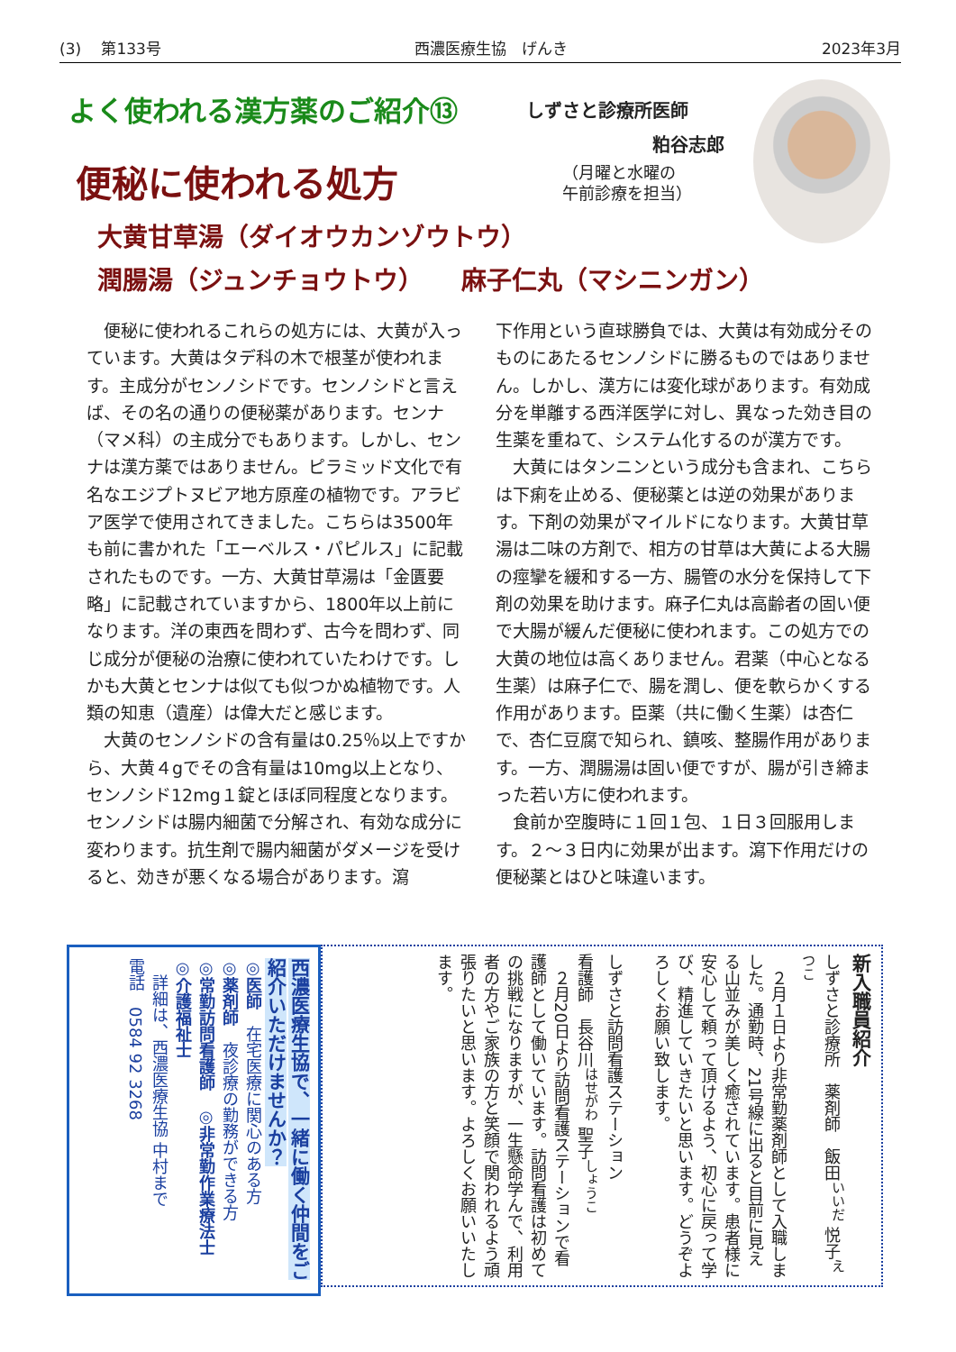(3)　 第133号 西濃医療生協　げんき 2023年3月
よく使われる漢方薬のご紹介⑬
しずさと診療所医師
粕谷志郎
（月曜と水曜の
午前診療を担当）
便秘に使われる処方
大黄甘草湯（ダイオウカンゾウトウ）
潤腸湯（ジュンチョウトウ）　　麻子仁丸（マシニンガン）
　便秘に使われるこれらの処方には、大黄が入っています。大黄はタデ科の木で根茎が使われます。主成分がセンノシドです。センノシドと言えば、その名の通りの便秘薬があります。センナ（マメ科）の主成分でもあります。しかし、センナは漢方薬ではありません。ピラミッド文化で有名なエジプトヌビア地方原産の植物です。アラビア医学で使用されてきました。こちらは3500年も前に書かれた「エーベルス・パピルス」に記載されたものです。一方、大黄甘草湯は「金匱要略」に記載されていますから、1800年以上前になります。洋の東西を問わず、古今を問わず、同じ成分が便秘の治療に使われていたわけです。しかも大黄とセンナは似ても似つかぬ植物です。人類の知恵（遺産）は偉大だと感じます。
　大黄のセンノシドの含有量は0.25％以上ですから、大黄４gでその含有量は10mg以上となり、センノシド12mg１錠とほぼ同程度となります。センノシドは腸内細菌で分解され、有効な成分に変わります。抗生剤で腸内細菌がダメージを受けると、効きが悪くなる場合があります。瀉
下作用という直球勝負では、大黄は有効成分そのものにあたるセンノシドに勝るものではありません。しかし、漢方には変化球があります。有効成分を単離する西洋医学に対し、異なった効き目の生薬を重ねて、システム化するのが漢方です。
　大黄にはタンニンという成分も含まれ、こちらは下痢を止める、便秘薬とは逆の効果があります。下剤の効果がマイルドになります。大黄甘草湯は二味の方剤で、相方の甘草は大黄による大腸の痙攣を緩和する一方、腸管の水分を保持して下剤の効果を助けます。麻子仁丸は高齢者の固い便で大腸が緩んだ便秘に使われます。この処方での大黄の地位は高くありません。君薬（中心となる生薬）は麻子仁で、腸を潤し、便を軟らかくする作用があります。臣薬（共に働く生薬）は杏仁で、杏仁豆腐で知られ、鎮咳、整腸作用があります。一方、潤腸湯は固い便ですが、腸が引き締まった若い方に使われます。
　食前か空腹時に１回１包、１日３回服用します。２～３日内に効果が出ます。瀉下作用だけの便秘薬とはひと味違います。
西濃医療生協で、一緒に働く仲間をご紹介いただけませんか？
◎医師　在宅医療に関心のある方
◎薬剤師　夜診療の勤務ができる方
◎常勤訪問看護師　◎非常勤作業療法士
◎介護福祉士
　詳細は、西濃医療生協 中村まで
電話　0584 92 3268
新入職員紹介
しずさと診療所　薬剤師　飯田<sup>いいだ</sup> 悦子<sup>えつこ</sup>
　２月１日より非常勤薬剤師として入職しました。通勤時、21号線に出ると目前に見える山並みが美しく癒されています。患者様に安心して頼って頂けるよう、初心に戻って学び、精進していきたいと思います。どうぞよろしくお願い致します。
しずさと訪問看護ステーション
看護師　長谷川<sup>はせがわ</sup> 聖子<sup>しょうこ</sup>
　２月20日より訪問看護ステーションで看護師として働いています。訪問看護は初めての挑戦になりますが、一生懸命学んで、利用者の方やご家族の方と笑顔で関われるよう頑張りたいと思います。よろしくお願いいたします。